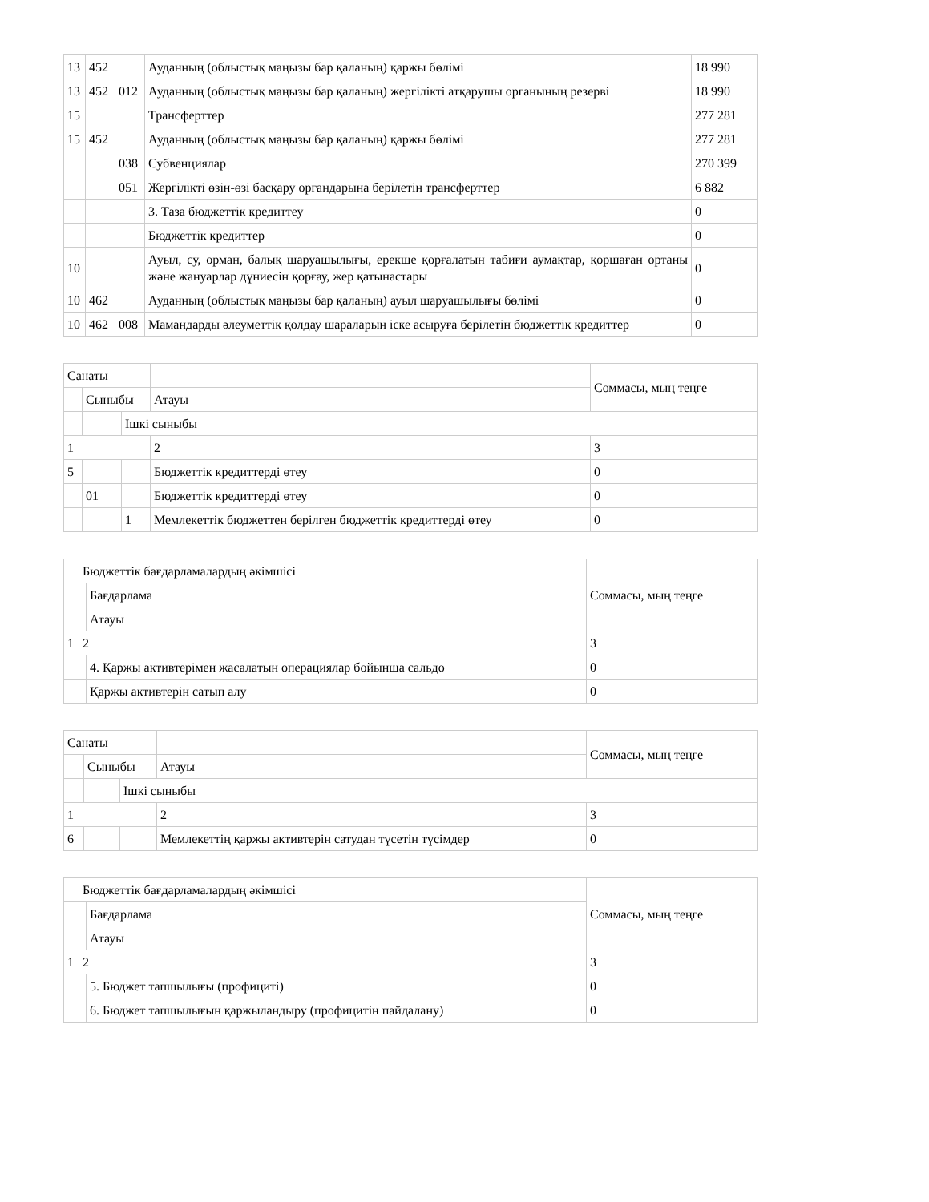| 13 | 452 | | Ауданның (облыстық маңызы бар қаланың) қаржы бөлімі | 18 990 |
| 13 | 452 | 012 | Ауданның (облыстық маңызы бар қаланың) жергілікті атқарушы органының резерві | 18 990 |
| 15 | | | Трансферттер | 277 281 |
| 15 | 452 | | Ауданның (облыстық маңызы бар қаланың) қаржы бөлімі | 277 281 |
| | | 038 | Субвенциялар | 270 399 |
| | | 051 | Жергілікті өзін-өзі басқару органдарына берілетін трансферттер | 6 882 |
| | | | 3. Таза бюджеттік кредиттеу | 0 |
| | | | Бюджеттік кредиттер | 0 |
| 10 | | | Ауыл, су, орман, балық шаруашылығы, ерекше қорғалатын табиғи аумақтар, қоршаған ортаны және жануарлар дүниесін қорғау, жер қатынастары | 0 |
| 10 | 462 | | Ауданның (облыстық маңызы бар қаланың) ауыл шаруашылығы бөлімі | 0 |
| 10 | 462 | 008 | Мамандарды әлеуметтік қолдау шараларын іске асыруға берілетін бюджеттік кредиттер | 0 |
| Санаты | | | | Соммасы, мың теңге |
| | Сыныбы | | Атауы | |
| | | Ішкі сыныбы | | |
| 1 | | | 2 | 3 |
| 5 | | | Бюджеттік кредиттерді өтеу | 0 |
| | 01 | | Бюджеттік кредиттерді өтеу | 0 |
| | | 1 | Мемлекеттік бюджеттен берілген бюджеттік кредиттерді өтеу | 0 |
| | Бюджеттік бағдарламалардың әкімшісі | | Соммасы, мың теңге |
| | | Бағдарлама | |
| | | Атауы | |
| 1 | 2 | | 3 |
| | | 4. Қаржы активтерімен жасалатын операциялар бойынша сальдо | 0 |
| | | Қаржы активтерін сатып алу | 0 |
| Санаты | | | | Соммасы, мың теңге |
| | Сыныбы | | Атауы | |
| | | Ішкі сыныбы | | |
| 1 | | | 2 | 3 |
| 6 | | | Мемлекеттің қаржы активтерін сатудан түсетін түсімдер | 0 |
| | Бюджеттік бағдарламалардың әкімшісі | | Соммасы, мың теңге |
| | | Бағдарлама | |
| | | Атауы | |
| 1 | 2 | | 3 |
| | | 5. Бюджет тапшылығы (профициті) | 0 |
| | | 6. Бюджет тапшылығын қаржыландыру (профицитін пайдалану) | 0 |